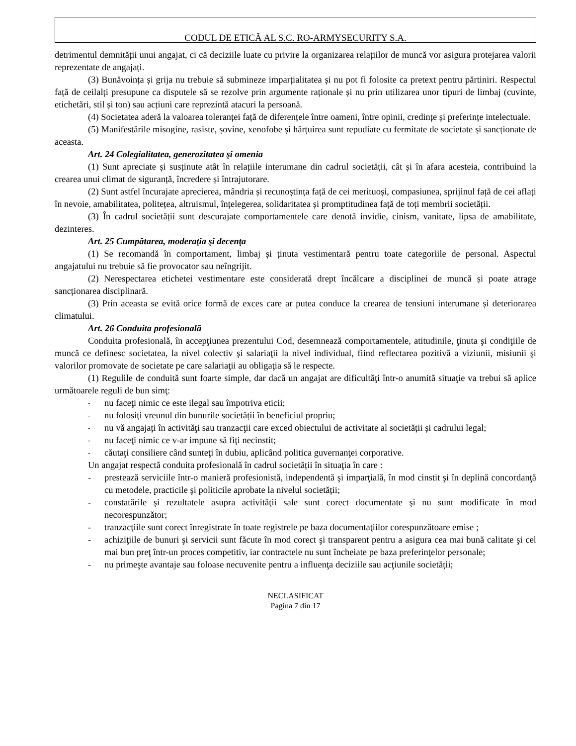CODUL DE ETICĂ AL S.C. RO-ARMYSECURITY S.A.
detrimentul demnității unui angajat, ci că deciziile luate cu privire la organizarea relațiilor de muncă vor asigura protejarea valorii reprezentate de angajați.
(3) Bunăvoința și grija nu trebuie să submineze imparțialitatea și nu pot fi folosite ca pretext pentru părtiniri. Respectul față de ceilalți presupune ca disputele să se rezolve prin argumente raționale și nu prin utilizarea unor tipuri de limbaj (cuvinte, etichetări, stil și ton) sau acțiuni care reprezintă atacuri la persoană.
(4) Societatea aderă la valoarea toleranței față de diferențele între oameni, între opinii, credințe și preferințe intelectuale.
(5) Manifestările misogine, rasiste, șovine, xenofobe și hărțuirea sunt repudiate cu fermitate de societate și sancționate de aceasta.
Art. 24 Colegialitatea, generozitatea şi omenia
(1) Sunt apreciate și susținute atât în relațiile interumane din cadrul societății, cât și în afara acesteia, contribuind la crearea unui climat de siguranță, încredere și întrajutorare.
(2) Sunt astfel încurajate aprecierea, mândria și recunoștința față de cei merituoși, compasiunea, sprijinul față de cei aflați în nevoie, amabilitatea, politețea, altruismul, înțelegerea, solidaritatea și promptitudinea față de toți membrii societății.
(3) În cadrul societății sunt descurajate comportamentele care denotă invidie, cinism, vanitate, lipsa de amabilitate, dezinteres.
Art. 25 Cumpătarea, moderaţia şi decenţa
(1) Se recomandă în comportament, limbaj și ținuta vestimentară pentru toate categoriile de personal. Aspectul angajatului nu trebuie să fie provocator sau neîngrijit.
(2) Nerespectarea etichetei vestimentare este considerată drept încălcare a disciplinei de muncă și poate atrage sancționarea disciplinară.
(3) Prin aceasta se evită orice formă de exces care ar putea conduce la crearea de tensiuni interumane și deteriorarea climatului.
Art. 26 Conduita profesională
Conduita profesională, în accepţiunea prezentului Cod, desemnează comportamentele, atitudinile, ţinuta şi condiţiile de muncă ce definesc societatea, la nivel colectiv şi salariaţii la nivel individual, fiind reflectarea pozitivă a viziunii, misiunii şi valorilor promovate de societate pe care salariaţii au obligaţia să le respecte.
(1) Regulile de conduită sunt foarte simple, dar dacă un angajat are dificultăţi într-o anumită situaţie va trebui să aplice următoarele reguli de bun simţ:
- nu faceţi nimic ce este ilegal sau împotriva eticii;
- nu folosiţi vreunul din bunurile societății în beneficiul propriu;
- nu vă angajați în activităţi sau tranzacţii care exced obiectului de activitate al societății și cadrului legal;
- nu faceţi nimic ce v-ar impune să fiţi necinstit;
- căutaţi consiliere când sunteţi în dubiu, aplicând politica guvernanţei corporative.
Un angajat respectă conduita profesională în cadrul societății în situaţia în care :
- prestează serviciile într-o manieră profesionistă, independentă şi imparţială, în mod cinstit şi în deplină concordanţă cu metodele, practicile şi politicile aprobate la nivelul societății;
- constatările şi rezultatele asupra activităţii sale sunt corect documentate şi nu sunt modificate în mod necorespunzător;
- tranzacţiile sunt corect înregistrate în toate registrele pe baza documentaţiilor corespunzătoare emise ;
- achiziţiile de bunuri şi servicii sunt făcute în mod corect şi transparent pentru a asigura cea mai bună calitate şi cel mai bun preţ într-un proces competitiv, iar contractele nu sunt încheiate pe baza preferinţelor personale;
- nu primeşte avantaje sau foloase necuvenite pentru a influenţa deciziile sau acţiunile societății;
NECLASIFICAT
Pagina 7 din 17